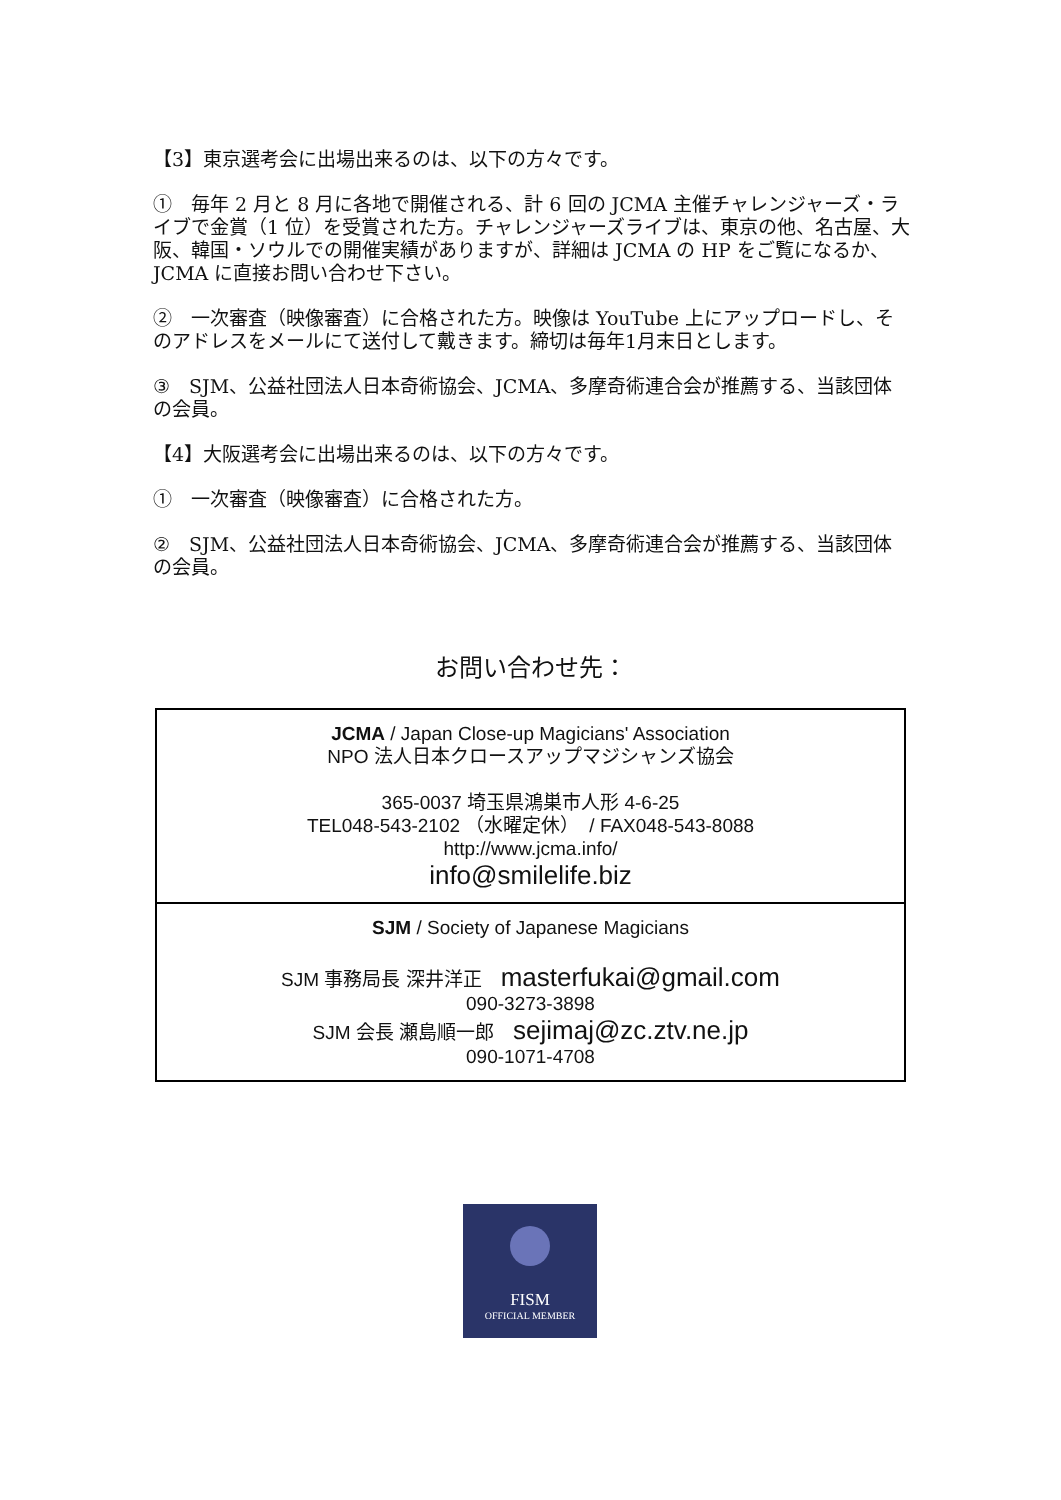【3】東京選考会に出場出来るのは、以下の方々です。
①　毎年 2 月と 8 月に各地で開催される、計 6 回の JCMA 主催チャレンジャーズ・ライブで金賞（1 位）を受賞された方。チャレンジャーズライブは、東京の他、名古屋、大阪、韓国・ソウルでの開催実績がありますが、詳細は JCMA の HP をご覧になるか、JCMA に直接お問い合わせ下さい。
②　一次審査（映像審査）に合格された方。映像は YouTube 上にアップロードし、そのアドレスをメールにて送付して戴きます。締切は毎年1月末日とします。
③　SJM、公益社団法人日本奇術協会、JCMA、多摩奇術連合会が推薦する、当該団体の会員。
【4】大阪選考会に出場出来るのは、以下の方々です。
①　一次審査（映像審査）に合格された方。
②　SJM、公益社団法人日本奇術協会、JCMA、多摩奇術連合会が推薦する、当該団体の会員。
お問い合わせ先：
| JCMA / Japan Close-up Magicians' Association NPO 法人日本クロースアップマジシャンズ協会 365-0037 埼玉県鴻巣市人形 4-6-25 TEL048-543-2102 （水曜定休） / FAX048-543-8088 http://www.jcma.info/ info@smilelife.biz |
| SJM / Society of Japanese Magicians SJM 事務局長 深井洋正 masterfukai@gmail.com 090-3273-3898 SJM 会長 瀬島順一郎 sejimaj@zc.ztv.ne.jp 090-1071-4708 |
FISM
OFFICIAL MEMBER